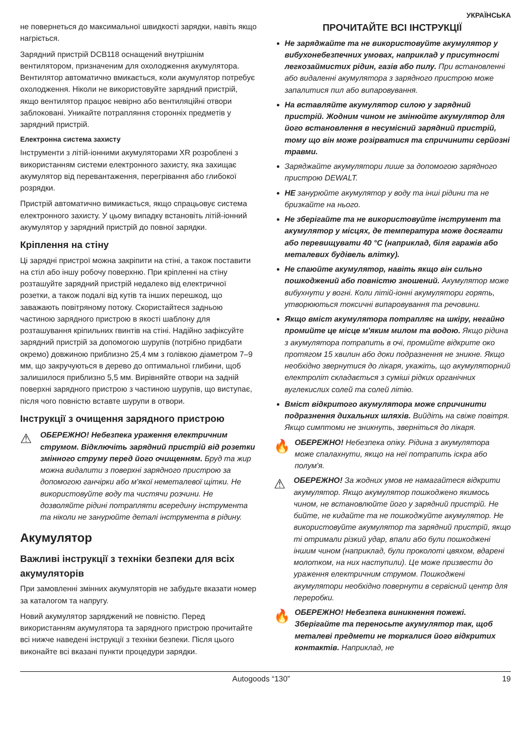УКРАЇНСЬКА
не повернеться до максимальної швидкості зарядки, навіть якщо нагріється.
Зарядний пристрій DCB118 оснащений внутрішнім вентилятором, призначеним для охолодження акумулятора. Вентилятор автоматично вмикається, коли акумулятор потребує охолодження. Ніколи не використовуйте зарядний пристрій, якщо вентилятор працює невірно або вентиляційні отвори заблоковані. Уникайте потрапляння сторонніх предметів у зарядний пристрій.
Електронна система захисту
Інструменти з літій-іонними акумуляторами XR розроблені з використанням системи електронного захисту, яка захищає акумулятор від перевантаження, перегрівання або глибокої розрядки.
Пристрій автоматично вимикається, якщо спрацьовує система електронного захисту. У цьому випадку встановіть літій-іонний акумулятор у зарядний пристрій до повної зарядки.
Кріплення на стіну
Ці зарядні пристрої можна закріпити на стіні, а також поставити на стіл або іншу робочу поверхню. При кріпленні на стіну розташуйте зарядний пристрій недалеко від електричної розетки, а також подалі від кутів та інших перешкод, що заважають повітряному потоку. Скористайтеся задньою частиною зарядного пристрою в якості шаблону для розташування кріпильних гвинтів на стіні. Надійно зафіксуйте зарядний пристрій за допомогою шурупів (потрібно придбати окремо) довжиною приблизно 25,4 мм з голівкою діаметром 7–9 мм, що закручуються в дерево до оптимальної глибини, щоб залишилося приблизно 5,5 мм. Вирівняйте отвори на задній поверхні зарядного пристрою з частиною шурупів, що виступає, після чого повністю вставте шурупи в отвори.
Інструкції з очищення зарядного пристрою
⚠
ОБЕРЕЖНО! Небезпека ураження електричним струмом. Відключіть зарядний пристрій від розетки змінного струму перед його очищенням. Бруд та жир можна видалити з поверхні зарядного пристрою за допомогою ганчірки або м'якої неметалевої щітки. Не використовуйте воду та чистячи розчини. Не дозволяйте рідині потрапляти всередину інструмента та ніколи не занурюйте деталі інструмента в рідину.
Акумулятор
Важливі інструкції з техніки безпеки для всіх акумуляторів
При замовленні змінних акумуляторів не забудьте вказати номер за каталогом та напругу.
Новий акумулятор заряджений не повністю. Перед використанням акумулятора та зарядного пристрою прочитайте всі нижче наведені інструкції з техніки безпеки. Після цього виконайте всі вказані пункти процедури зарядки.
ПРОЧИТАЙТЕ ВСІ ІНСТРУКЦІЇ
Не заряджайте та не використовуйте акумулятор у вибухонебезпечних умовах, наприклад у присутності легкозаймистих рідин, газів або пилу. При встановленні або видаленні акумулятора з зарядного пристрою може запалитися пил або випаровування.
На вставляйте акумулятор силою у зарядний пристрій. Жодним чином не змінюйте акумулятор для його встановлення в несумісний зарядний пристрій, тому що він може розірватися та спричинити серйозні травми.
Заряджайте акумулятори лише за допомогою зарядного пристрою DEWALT.
НЕ занурюйте акумулятор у воду та інші рідини та не бризкайте на нього.
Не зберігайте та не використовуйте інструмент та акумулятор у місцях, де температура може досягати або перевищувати 40 °C (наприклад, біля гаражів або металевих будівель влітку).
Не спаюйте акумулятор, навіть якщо він сильно пошкоджений або повністю зношений. Акумулятор може вибухнути у вогні. Коли літій-іонні акумулятори горять, утворюються токсичні випаровування та речовини.
Якщо вміст акумулятора потрапляє на шкіру, негайно промийте це місце м'яким милом та водою. Якщо рідина з акумулятора потрапить в очі, промийте відкрите око протягом 15 хвилин або доки подразнення не зникне. Якщо необхідно звернутися до лікаря, укажіть, що акумуляторний електроліт складається з суміші рідких органічних вуглекислих солей та солей літію.
Вміст відкритого акумулятора може спричинити подразнення дихальних шляхів. Вийдіть на свіже повітря. Якщо симптоми не зникнуть, зверніться до лікаря.
🔥
ОБЕРЕЖНО! Небезпека опіку. Рідина з акумулятора може спалахнути, якщо на неї потрапить іскра або полум'я.
⚠
ОБЕРЕЖНО! За жодних умов не намагайтеся відкрити акумулятор. Якщо акумулятор пошкоджено якимось чином, не встановлюйте його у зарядний пристрій. Не бийте, не кидайте та не пошкоджуйте акумулятор. Не використовуйте акумулятор та зарядний пристрій, якщо ті отримали різкий удар, впали або були пошкоджені іншим чином (наприклад, були проколоті цвяхом, вдарені молотком, на них наступили). Це може призвести до ураження електричним струмом. Пошкоджені акумулятори необхідно повернути в сервісний центр для переробки.
🔥
ОБЕРЕЖНО! Небезпека виникнення пожежі. Зберігайте та переносьте акумулятор так, щоб металеві предмети не торкалися його відкритих контактів. Наприклад, не
Autogoods “130” 19